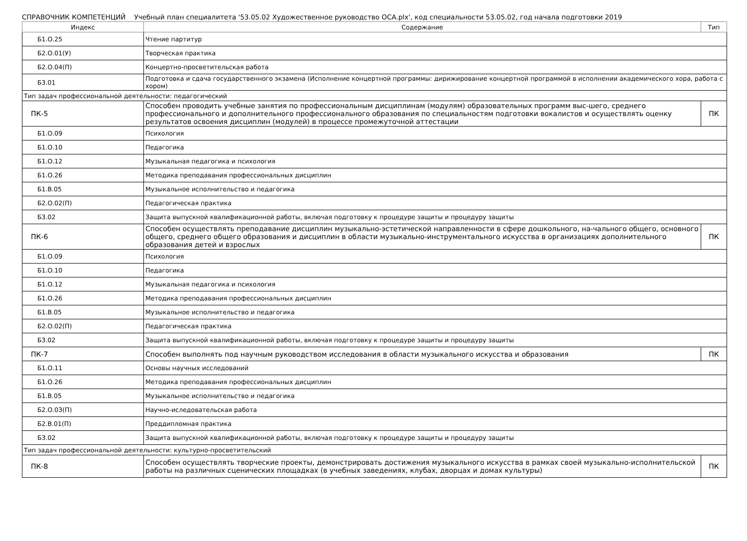СПРАВОЧНИК КОМПЕТЕНЦИЙ Учебный план специалитета '53.05.02 Художественное руководство ОСА.plx', код специальности 53.05.02, год начала подготовки 2019
| Индекс | Содержание | Тип |
| --- | --- | --- |
| Б1.О.25 | Чтение партитур | |
| Б2.О.01(У) | Творческая практика | |
| Б2.О.04(П) | Концертно-просветительская работа | |
| Б3.01 | Подготовка и сдача государственного экзамена (Исполнение концертной программы: дирижирование концертной программой в исполнении академического хора, работа с хором) | |
| Тип задач профессиональной деятельности: педагогический | | |
| ПК-5 | Способен проводить учебные занятия по профессиональным дисциплинам (модулям) образовательных программ выс-шего, среднего профессионального и дополнительного профессионального образования по специальностям подготовки вокалистов и осуществлять оценку результатов освоения дисциплин (модулей) в процессе промежуточной аттестации | ПК |
| Б1.О.09 | Психология | |
| Б1.О.10 | Педагогика | |
| Б1.О.12 | Музыкальная педагогика и психология | |
| Б1.О.26 | Методика преподавания профессиональных дисциплин | |
| Б1.В.05 | Музыкальное исполнительство и педагогика | |
| Б2.О.02(П) | Педагогическая практика | |
| Б3.02 | Защита выпускной квалификационной работы, включая подготовку к процедуре защиты и процедуру защиты | |
| ПК-6 | Способен осуществлять преподавание дисциплин музыкально-эстетической направленности в сфере дошкольного, на-чального общего, основного общего, среднего общего образования и дисциплин в области музыкально-инструментального искусства в организациях дополнительного образования детей и взрослых | ПК |
| Б1.О.09 | Психология | |
| Б1.О.10 | Педагогика | |
| Б1.О.12 | Музыкальная педагогика и психология | |
| Б1.О.26 | Методика преподавания профессиональных дисциплин | |
| Б1.В.05 | Музыкальное исполнительство и педагогика | |
| Б2.О.02(П) | Педагогическая практика | |
| Б3.02 | Защита выпускной квалификационной работы, включая подготовку к процедуре защиты и процедуру защиты | |
| ПК-7 | Способен выполнять под научным руководством исследования в области музыкального искусства и образования | ПК |
| Б1.О.11 | Основы научных исследований | |
| Б1.О.26 | Методика преподавания профессиональных дисциплин | |
| Б1.В.05 | Музыкальное исполнительство и педагогика | |
| Б2.О.03(П) | Научно-иследовательская работа | |
| Б2.В.01(П) | Преддипломная практика | |
| Б3.02 | Защита выпускной квалификационной работы, включая подготовку к процедуре защиты и процедуру защиты | |
| Тип задач профессиональной деятельности: культурно-просветительский | | |
| ПК-8 | Способен осуществлять творческие проекты, демонстрировать достижения музыкального искусства в рамках своей музыкально-исполнительской работы на различных сценических площадках (в учебных заведениях, клубах, дворцах и домах культуры) | ПК |